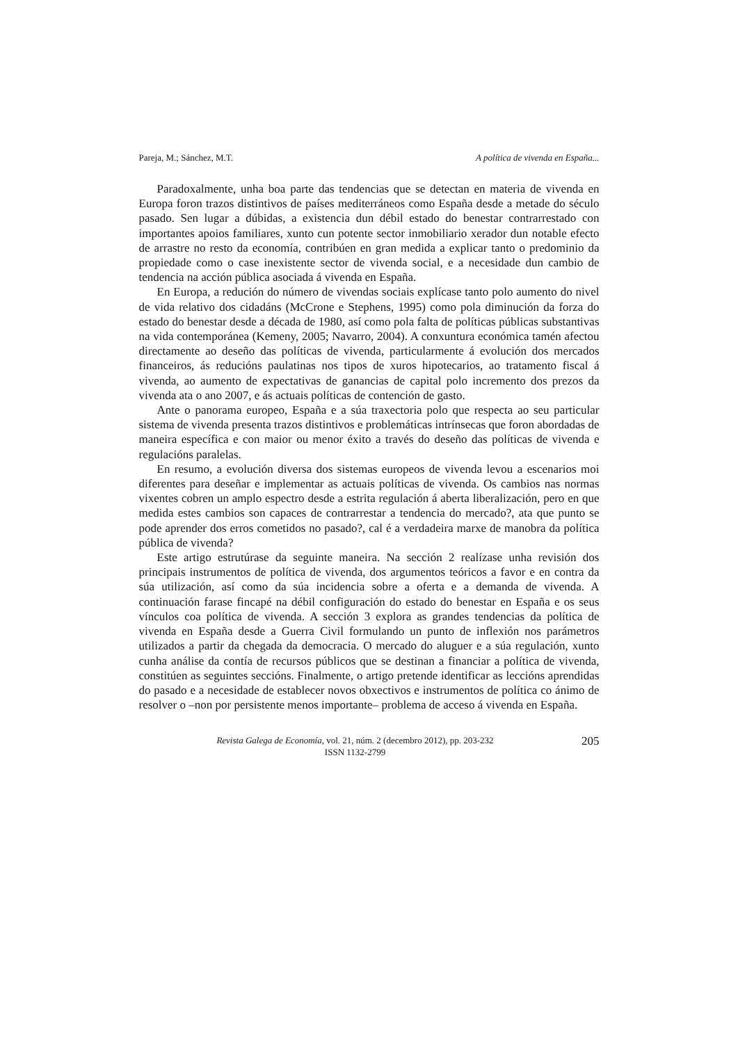Pareja, M.; Sánchez, M.T. A política de vivenda en España...
Paradoxalmente, unha boa parte das tendencias que se detectan en materia de vivenda en Europa foron trazos distintivos de países mediterráneos como España desde a metade do século pasado. Sen lugar a dúbidas, a existencia dun débil estado do benestar contrarrestado con importantes apoios familiares, xunto cun potente sector inmobiliario xerador dun notable efecto de arrastre no resto da economía, contribúen en gran medida a explicar tanto o predominio da propiedade como o case inexistente sector de vivenda social, e a necesidade dun cambio de tendencia na acción pública asociada á vivenda en España.
En Europa, a redución do número de vivendas sociais explícase tanto polo aumento do nivel de vida relativo dos cidadáns (McCrone e Stephens, 1995) como pola diminución da forza do estado do benestar desde a década de 1980, así como pola falta de políticas públicas substantivas na vida contemporánea (Kemeny, 2005; Navarro, 2004). A conxuntura económica tamén afectou directamente ao deseño das políticas de vivenda, particularmente á evolución dos mercados financeiros, ás reducións paulatinas nos tipos de xuros hipotecarios, ao tratamento fiscal á vivenda, ao aumento de expectativas de ganancias de capital polo incremento dos prezos da vivenda ata o ano 2007, e ás actuais políticas de contención de gasto.
Ante o panorama europeo, España e a súa traxectoria polo que respecta ao seu particular sistema de vivenda presenta trazos distintivos e problemáticas intrínsecas que foron abordadas de maneira específica e con maior ou menor éxito a través do deseño das políticas de vivenda e regulacións paralelas.
En resumo, a evolución diversa dos sistemas europeos de vivenda levou a escenarios moi diferentes para deseñar e implementar as actuais políticas de vivenda. Os cambios nas normas vixentes cobren un amplo espectro desde a estrita regulación á aberta liberalización, pero en que medida estes cambios son capaces de contrarrestar a tendencia do mercado?, ata que punto se pode aprender dos erros cometidos no pasado?, cal é a verdadeira marxe de manobra da política pública de vivenda?
Este artigo estrutúrase da seguinte maneira. Na sección 2 realízase unha revisión dos principais instrumentos de política de vivenda, dos argumentos teóricos a favor e en contra da súa utilización, así como da súa incidencia sobre a oferta e a demanda de vivenda. A continuación farase fincapé na débil configuración do estado do benestar en España e os seus vínculos coa política de vivenda. A sección 3 explora as grandes tendencias da política de vivenda en España desde a Guerra Civil formulando un punto de inflexión nos parámetros utilizados a partir da chegada da democracia. O mercado do aluguer e a súa regulación, xunto cunha análise da contía de recursos públicos que se destinan a financiar a política de vivenda, constitúen as seguintes seccións. Finalmente, o artigo pretende identificar as leccións aprendidas do pasado e a necesidade de establecer novos obxectivos e instrumentos de política co ánimo de resolver o –non por persistente menos importante– problema de acceso á vivenda en España.
Revista Galega de Economía, vol. 21, núm. 2 (decembro 2012), pp. 203-232
ISSN 1132-2799
205